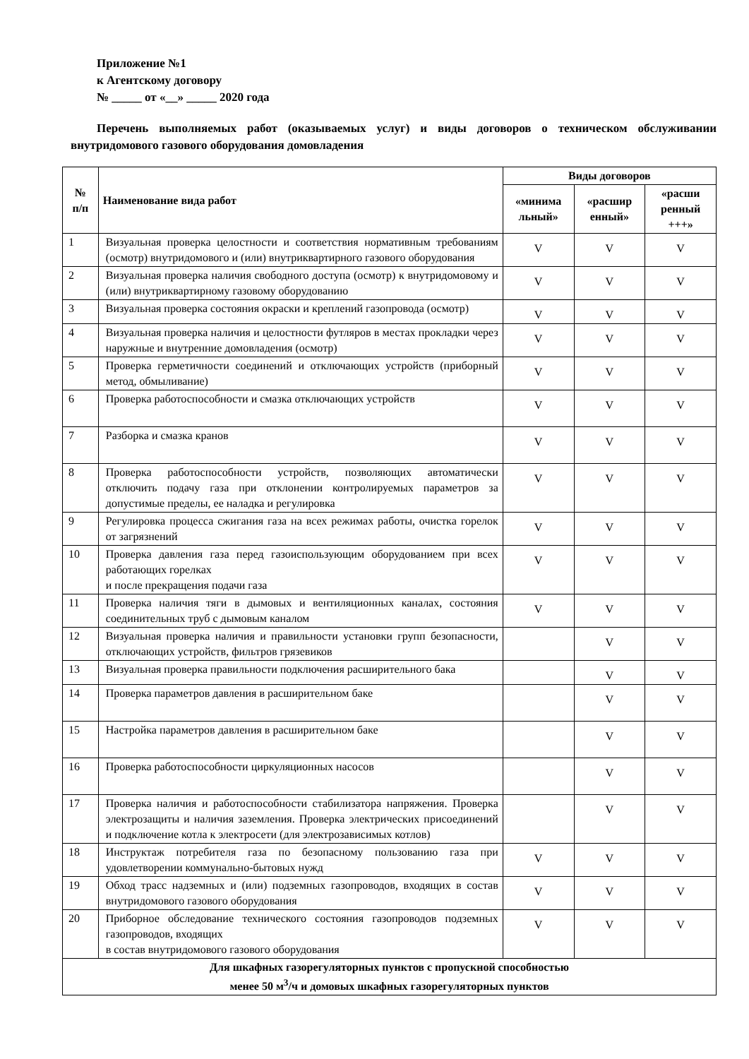Приложение №1
к Агентскому договору
№ _____ от «__» _____ 2020 года
Перечень выполняемых работ (оказываемых услуг) и виды договоров о техническом обслуживании внутридомового газового оборудования домовладения
| № п/п | Наименование вида работ | Виды договоров | | |
| --- | --- | --- | --- | --- |
| | | «минима льный» | «расшир енный» | «расши ренный +++» |
| 1 | Визуальная проверка целостности и соответствия нормативным требованиям (осмотр) внутридомового и (или) внутриквартирного газового оборудования | V | V | V |
| 2 | Визуальная проверка наличия свободного доступа (осмотр) к внутридомовому и (или) внутриквартирному газовому оборудованию | V | V | V |
| 3 | Визуальная проверка состояния окраски и креплений газопровода (осмотр) | V | V | V |
| 4 | Визуальная проверка наличия и целостности футляров в местах прокладки через наружные и внутренние домовладения (осмотр) | V | V | V |
| 5 | Проверка герметичности соединений и отключающих устройств (приборный метод, обмыливание) | V | V | V |
| 6 | Проверка работоспособности и смазка отключающих устройств | V | V | V |
| 7 | Разборка и смазка кранов | V | V | V |
| 8 | Проверка работоспособности устройств, позволяющих автоматически отключить подачу газа при отклонении контролируемых параметров за допустимые пределы, ее наладка и регулировка | V | V | V |
| 9 | Регулировка процесса сжигания газа на всех режимах работы, очистка горелок от загрязнений | V | V | V |
| 10 | Проверка давления газа перед газоиспользующим оборудованием при всех работающих горелках и после прекращения подачи газа | V | V | V |
| 11 | Проверка наличия тяги в дымовых и вентиляционных каналах, состояния соединительных труб с дымовым каналом | V | V | V |
| 12 | Визуальная проверка наличия и правильности установки групп безопасности, отключающих устройств, фильтров грязевиков | | V | V |
| 13 | Визуальная проверка правильности подключения расширительного бака | | V | V |
| 14 | Проверка параметров давления в расширительном баке | | V | V |
| 15 | Настройка параметров давления в расширительном баке | | V | V |
| 16 | Проверка работоспособности циркуляционных насосов | | V | V |
| 17 | Проверка наличия и работоспособности стабилизатора напряжения. Проверка электрозащиты и наличия заземления. Проверка электрических присоединений и подключение котла к электросети (для электрозависимых котлов) | | V | V |
| 18 | Инструктаж потребителя газа по безопасному пользованию газа при удовлетворении коммунально-бытовых нужд | V | V | V |
| 19 | Обход трасс надземных и (или) подземных газопроводов, входящих в состав внутридомового газового оборудования | V | V | V |
| 20 | Приборное обследование технического состояния газопроводов подземных газопроводов, входящих в состав внутридомового газового оборудования | V | V | V |
| Для шкафных газорегуляторных пунктов с пропускной способностью менее 50 м<sup>3</sup>/ч и домовых шкафных газорегуляторных пунктов | | | | |